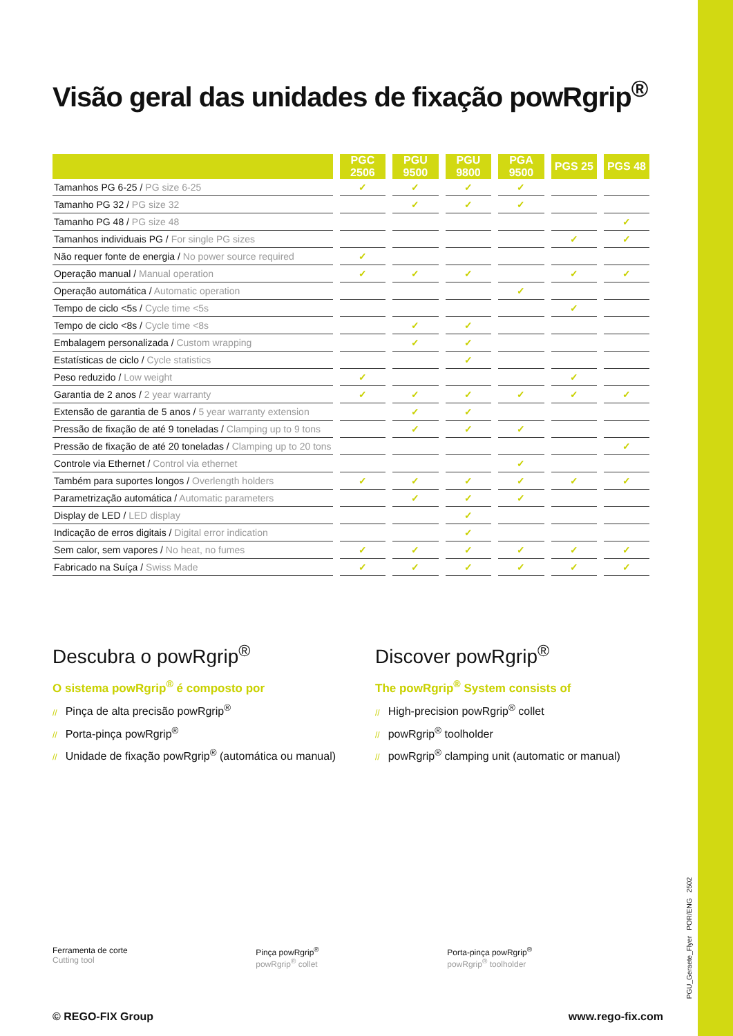Visão geral das unidades de fixação powRgrip<sup>®</sup>
| | PGC 2506 | PGU 9500 | PGU 9800 | PGA 9500 | PGS 25 | PGS 48 |
| --- | --- | --- | --- | --- | --- | --- |
| Tamanhos PG 6-25 / PG size 6-25 | ✓ | ✓ | ✓ | ✓ | | |
| Tamanho PG 32 / PG size 32 | | ✓ | ✓ | ✓ | | |
| Tamanho PG 48 / PG size 48 | | | | | | ✓ |
| Tamanhos individuais PG / For single PG sizes | | | | | ✓ | ✓ |
| Não requer fonte de energia / No power source required | ✓ | | | | | |
| Operação manual / Manual operation | ✓ | ✓ | ✓ | | ✓ | ✓ |
| Operação automática / Automatic operation | | | | ✓ | | |
| Tempo de ciclo <5s / Cycle time <5s | | | | | ✓ | |
| Tempo de ciclo <8s / Cycle time <8s | | ✓ | ✓ | | | |
| Embalagem personalizada / Custom wrapping | | ✓ | ✓ | | | |
| Estatísticas de ciclo / Cycle statistics | | | ✓ | | | |
| Peso reduzido / Low weight | ✓ | | | | ✓ | |
| Garantia de 2 anos / 2 year warranty | ✓ | ✓ | ✓ | ✓ | ✓ | ✓ |
| Extensão de garantia de 5 anos / 5 year warranty extension | | ✓ | ✓ | | | |
| Pressão de fixação de até 9 toneladas / Clamping up to 9 tons | | ✓ | ✓ | ✓ | | |
| Pressão de fixação de até 20 toneladas / Clamping up to 20 tons | | | | | | ✓ |
| Controle via Ethernet / Control via ethernet | | | | ✓ | | |
| Também para suportes longos / Overlength holders | ✓ | ✓ | ✓ | ✓ | ✓ | ✓ |
| Parametrização automática / Automatic parameters | | ✓ | ✓ | ✓ | | |
| Display de LED / LED display | | | ✓ | | | |
| Indicação de erros digitais / Digital error indication | | | ✓ | | | |
| Sem calor, sem vapores / No heat, no fumes | ✓ | ✓ | ✓ | ✓ | ✓ | ✓ |
| Fabricado na Suíça / Swiss Made | ✓ | ✓ | ✓ | ✓ | ✓ | ✓ |
Descubra o powRgrip<sup>®</sup>
O sistema powRgrip<sup>®</sup> é composto por
// Pinça de alta precisão powRgrip<sup>®</sup>
// Porta-pinça powRgrip<sup>®</sup>
// Unidade de fixação powRgrip<sup>®</sup> (automática ou manual)
Discover powRgrip<sup>®</sup>
The powRgrip<sup>®</sup> System consists of
// High-precision powRgrip<sup>®</sup> collet
// powRgrip<sup>®</sup> toolholder
// powRgrip<sup>®</sup> clamping unit (automatic or manual)
Ferramenta de corte
Cutting tool
Pinça powRgrip<sup>®</sup>
powRgrip<sup>®</sup> collet
Porta-pinça powRgrip<sup>®</sup>
powRgrip<sup>®</sup> toolholder
© REGO-FIX Group www.rego-fix.com
PGU_Geraete_Flyer POR/ENG 2502